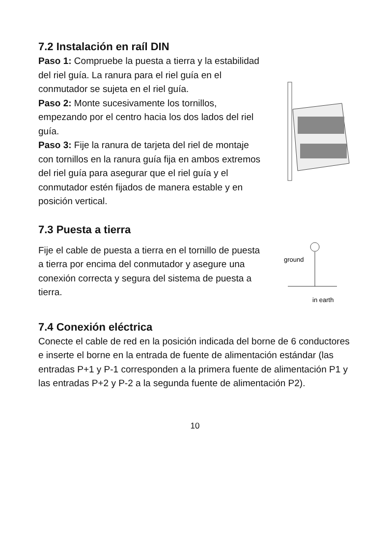7.2 Instalación en raíl DIN
Paso 1: Compruebe la puesta a tierra y la estabilidad del riel guía. La ranura para el riel guía en el conmutador se sujeta en el riel guía.
Paso 2: Monte sucesivamente los tornillos, empezando por el centro hacia los dos lados del riel guía.
Paso 3: Fije la ranura de tarjeta del riel de montaje con tornillos en la ranura guía fija en ambos extremos del riel guía para asegurar que el riel guía y el conmutador estén fijados de manera estable y en posición vertical.
7.3 Puesta a tierra
Fije el cable de puesta a tierra en el tornillo de puesta a tierra por encima del conmutador y asegure una conexión correcta y segura del sistema de puesta a tierra.
ground
in earth
7.4 Conexión eléctrica
Conecte el cable de red en la posición indicada del borne de 6 conductores e inserte el borne en la entrada de fuente de alimentación estándar (las entradas P+1 y P-1 corresponden a la primera fuente de alimentación P1 y las entradas P+2 y P-2 a la segunda fuente de alimentación P2).
10